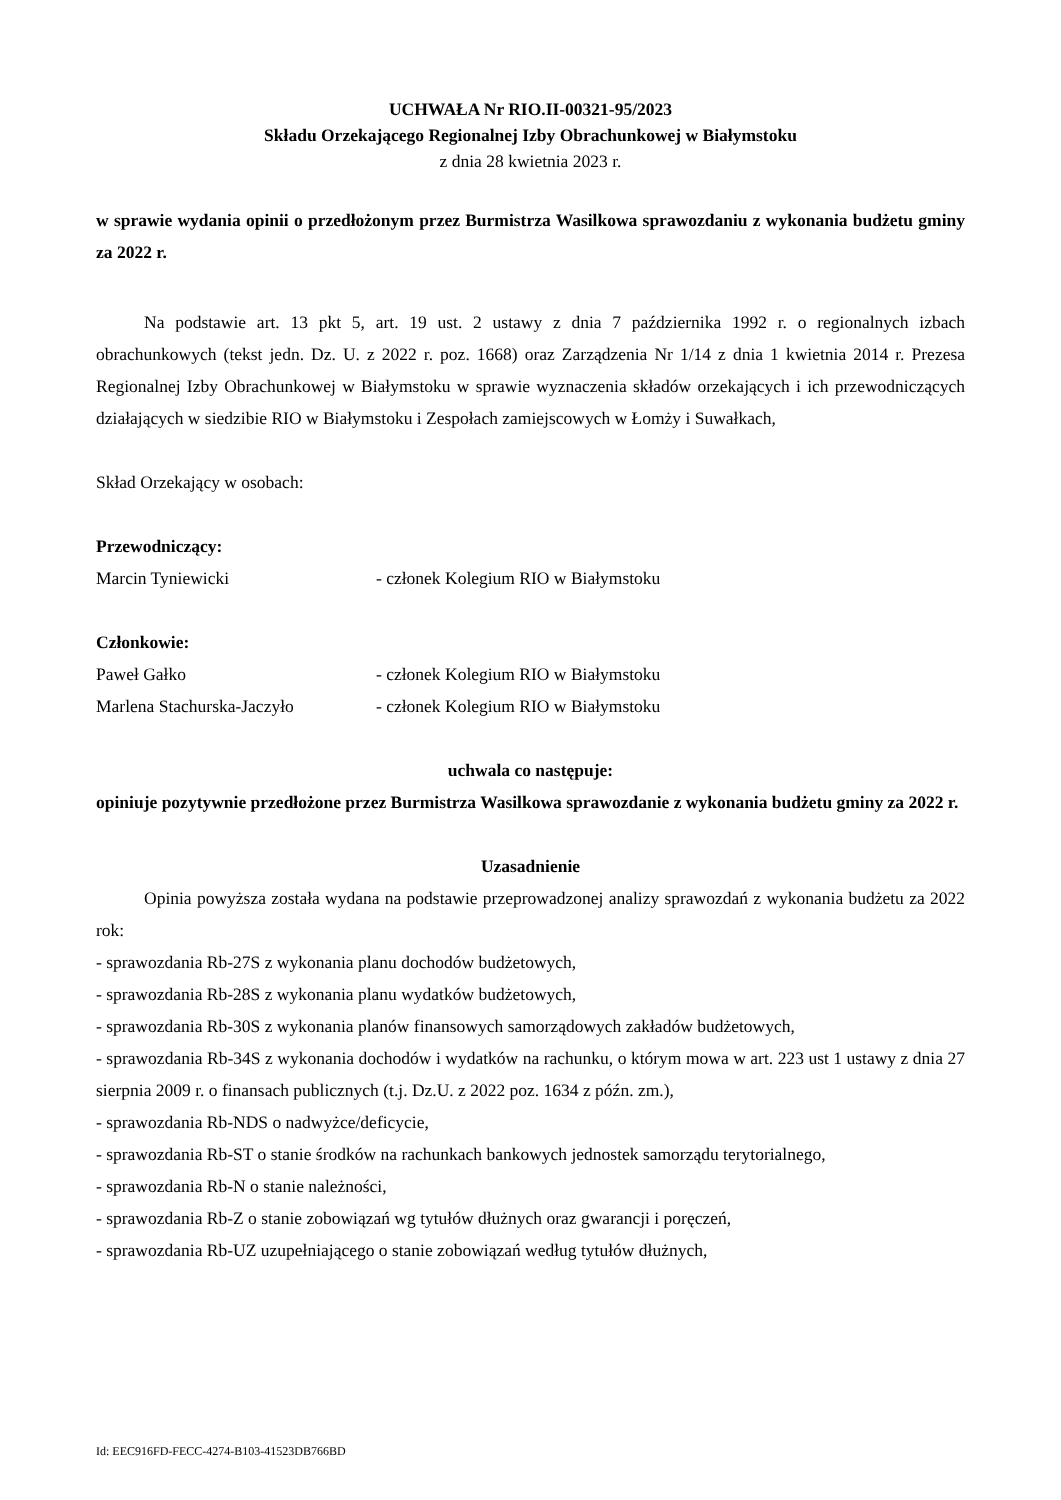UCHWAŁA Nr RIO.II-00321-95/2023
Składu Orzekającego Regionalnej Izby Obrachunkowej w Białymstoku
z dnia 28 kwietnia 2023 r.
w sprawie wydania opinii o przedłożonym przez Burmistrza Wasilkowa sprawozdaniu z wykonania budżetu gminy za 2022 r.
Na podstawie art. 13 pkt 5, art. 19 ust. 2 ustawy z dnia 7 października 1992 r. o regionalnych izbach obrachunkowych (tekst jedn. Dz. U. z 2022 r. poz. 1668) oraz Zarządzenia Nr 1/14 z dnia 1 kwietnia 2014 r. Prezesa Regionalnej Izby Obrachunkowej w Białymstoku w sprawie wyznaczenia składów orzekających i ich przewodniczących działających w siedzibie RIO w Białymstoku i Zespołach zamiejscowych w Łomży i Suwałkach,
Skład Orzekający w osobach:
Przewodniczący:
Marcin Tyniewicki - członek Kolegium RIO w Białymstoku
Członkowie:
Paweł Gałko - członek Kolegium RIO w Białymstoku
Marlena Stachurska-Jaczyło - członek Kolegium RIO w Białymstoku
uchwala co następuje:
opiniuje pozytywnie przedłożone przez Burmistrza Wasilkowa sprawozdanie z wykonania budżetu gminy za 2022 r.
Uzasadnienie
Opinia powyższa została wydana na podstawie przeprowadzonej analizy sprawozdań z wykonania budżetu za 2022 rok:
- sprawozdania Rb-27S z wykonania planu dochodów budżetowych,
- sprawozdania Rb-28S z wykonania planu wydatków budżetowych,
- sprawozdania Rb-30S z wykonania planów finansowych samorządowych zakładów budżetowych,
- sprawozdania Rb-34S z wykonania dochodów i wydatków na rachunku, o którym mowa w art. 223 ust 1 ustawy z dnia 27 sierpnia 2009 r. o finansach publicznych (t.j. Dz.U. z 2022 poz. 1634 z późn. zm.),
- sprawozdania Rb-NDS o nadwyżce/deficycie,
- sprawozdania Rb-ST o stanie środków na rachunkach bankowych jednostek samorządu terytorialnego,
- sprawozdania Rb-N o stanie należności,
- sprawozdania Rb-Z o stanie zobowiązań wg tytułów dłużnych oraz gwarancji i poręczeń,
- sprawozdania Rb-UZ uzupełniającego o stanie zobowiązań według tytułów dłużnych,
Id: EEC916FD-FECC-4274-B103-41523DB766BD